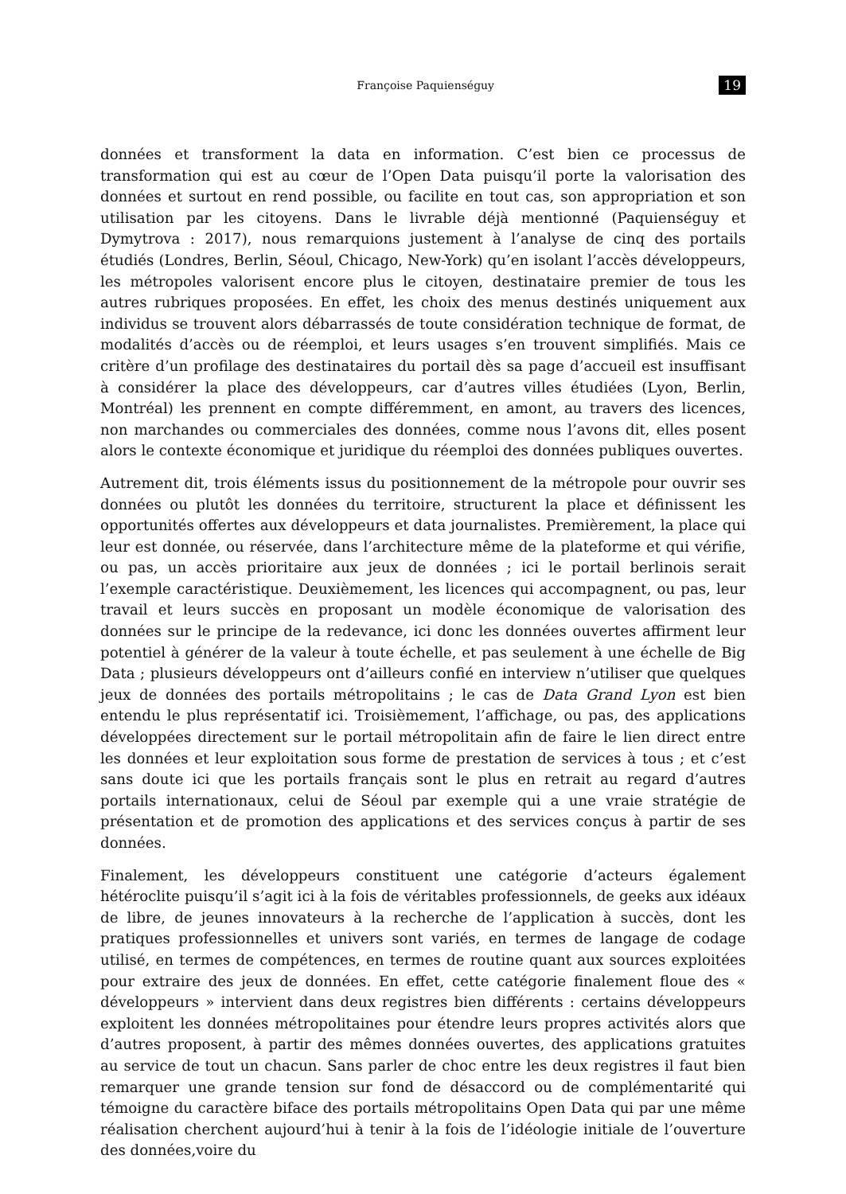Françoise Paquienséguy 19
données et transforment la data en information. C’est bien ce processus de transformation qui est au cœur de l’Open Data puisqu’il porte la valorisation des données et surtout en rend possible, ou facilite en tout cas, son appropriation et son utilisation par les citoyens. Dans le livrable déjà mentionné (Paquienséguy et Dymytrova : 2017), nous remarquions justement à l’analyse de cinq des portails étudiés (Londres, Berlin, Séoul, Chicago, New-York) qu’en isolant l’accès développeurs, les métropoles valorisent encore plus le citoyen, destinataire premier de tous les autres rubriques proposées. En effet, les choix des menus destinés uniquement aux individus se trouvent alors débarrassés de toute considération technique de format, de modalités d’accès ou de réemploi, et leurs usages s’en trouvent simplifiés. Mais ce critère d’un profilage des destinataires du portail dès sa page d’accueil est insuffisant à considérer la place des développeurs, car d’autres villes étudiées (Lyon, Berlin, Montréal) les prennent en compte différemment, en amont, au travers des licences, non marchandes ou commerciales des données, comme nous l’avons dit, elles posent alors le contexte économique et juridique du réemploi des données publiques ouvertes.
Autrement dit, trois éléments issus du positionnement de la métropole pour ouvrir ses données ou plutôt les données du territoire, structurent la place et définissent les opportunités offertes aux développeurs et data journalistes. Premièrement, la place qui leur est donnée, ou réservée, dans l’architecture même de la plateforme et qui vérifie, ou pas, un accès prioritaire aux jeux de données ; ici le portail berlinois serait l’exemple caractéristique. Deuxièmement, les licences qui accompagnent, ou pas, leur travail et leurs succès en proposant un modèle économique de valorisation des données sur le principe de la redevance, ici donc les données ouvertes affirment leur potentiel à générer de la valeur à toute échelle, et pas seulement à une échelle de Big Data ; plusieurs développeurs ont d’ailleurs confié en interview n’utiliser que quelques jeux de données des portails métropolitains ; le cas de Data Grand Lyon est bien entendu le plus représentatif ici. Troisièmement, l’affichage, ou pas, des applications développées directement sur le portail métropolitain afin de faire le lien direct entre les données et leur exploitation sous forme de prestation de services à tous ; et c’est sans doute ici que les portails français sont le plus en retrait au regard d’autres portails internationaux, celui de Séoul par exemple qui a une vraie stratégie de présentation et de promotion des applications et des services conçus à partir de ses données.
Finalement, les développeurs constituent une catégorie d’acteurs également hétéroclite puisqu’il s’agit ici à la fois de véritables professionnels, de geeks aux idéaux de libre, de jeunes innovateurs à la recherche de l’application à succès, dont les pratiques professionnelles et univers sont variés, en termes de langage de codage utilisé, en termes de compétences, en termes de routine quant aux sources exploitées pour extraire des jeux de données. En effet, cette catégorie finalement floue des « développeurs » intervient dans deux registres bien différents : certains développeurs exploitent les données métropolitaines pour étendre leurs propres activités alors que d’autres proposent, à partir des mêmes données ouvertes, des applications gratuites au service de tout un chacun. Sans parler de choc entre les deux registres il faut bien remarquer une grande tension sur fond de désaccord ou de complémentarité qui témoigne du caractère biface des portails métropolitains Open Data qui par une même réalisation cherchent aujourd’hui à tenir à la fois de l’idéologie initiale de l’ouverture des données,voire du